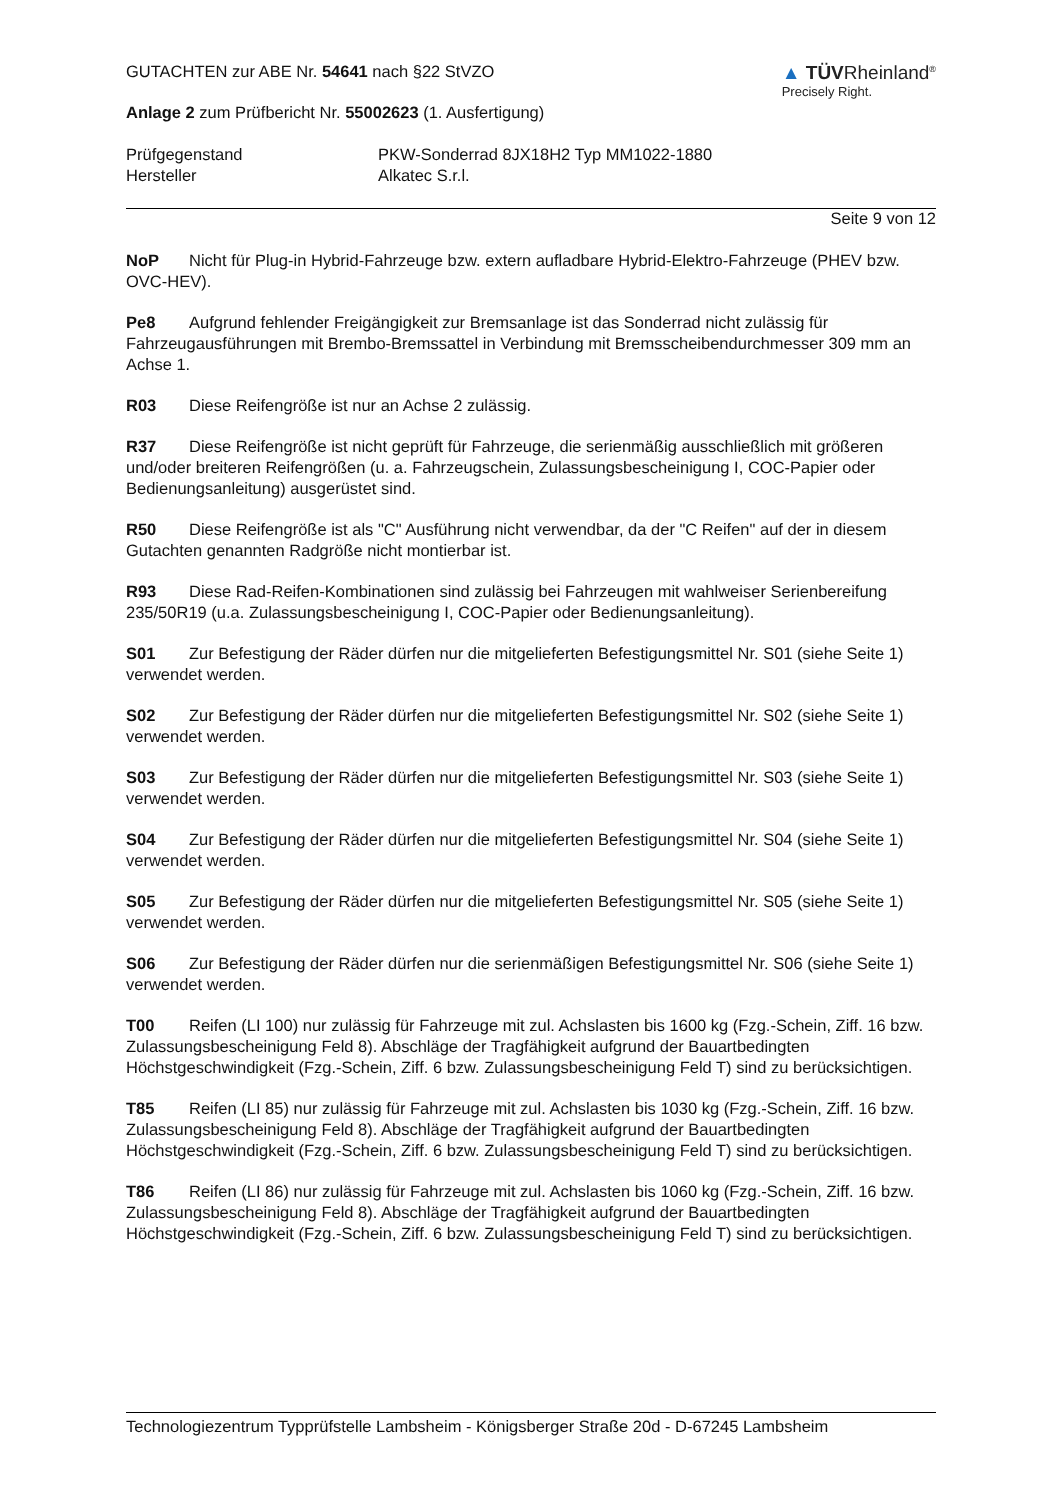▲ TÜVRheinland<sup>®</sup>
Precisely Right.
GUTACHTEN zur ABE Nr. 54641 nach §22 StVZO
Anlage 2 zum Prüfbericht Nr. 55002623 (1. Ausfertigung)
Prüfgegenstand PKW-Sonderrad 8JX18H2 Typ MM1022-1880
Hersteller Alkatec S.r.l.
Seite 9 von 12
NoP Nicht für Plug-in Hybrid-Fahrzeuge bzw. extern aufladbare Hybrid-Elektro-Fahrzeuge (PHEV bzw. OVC-HEV).
Pe8 Aufgrund fehlender Freigängigkeit zur Bremsanlage ist das Sonderrad nicht zulässig für Fahrzeugausführungen mit Brembo-Bremssattel in Verbindung mit Bremsscheibendurchmesser 309 mm an Achse 1.
R03 Diese Reifengröße ist nur an Achse 2 zulässig.
R37 Diese Reifengröße ist nicht geprüft für Fahrzeuge, die serienmäßig ausschließlich mit größeren und/oder breiteren Reifengrößen (u. a. Fahrzeugschein, Zulassungsbescheinigung I, COC-Papier oder Bedienungsanleitung) ausgerüstet sind.
R50 Diese Reifengröße ist als "C" Ausführung nicht verwendbar, da der "C Reifen" auf der in diesem Gutachten genannten Radgröße nicht montierbar ist.
R93 Diese Rad-Reifen-Kombinationen sind zulässig bei Fahrzeugen mit wahlweiser Serienbereifung 235/50R19 (u.a. Zulassungsbescheinigung I, COC-Papier oder Bedienungsanleitung).
S01 Zur Befestigung der Räder dürfen nur die mitgelieferten Befestigungsmittel Nr. S01 (siehe Seite 1) verwendet werden.
S02 Zur Befestigung der Räder dürfen nur die mitgelieferten Befestigungsmittel Nr. S02 (siehe Seite 1) verwendet werden.
S03 Zur Befestigung der Räder dürfen nur die mitgelieferten Befestigungsmittel Nr. S03 (siehe Seite 1) verwendet werden.
S04 Zur Befestigung der Räder dürfen nur die mitgelieferten Befestigungsmittel Nr. S04 (siehe Seite 1) verwendet werden.
S05 Zur Befestigung der Räder dürfen nur die mitgelieferten Befestigungsmittel Nr. S05 (siehe Seite 1) verwendet werden.
S06 Zur Befestigung der Räder dürfen nur die serienmäßigen Befestigungsmittel Nr. S06 (siehe Seite 1) verwendet werden.
T00 Reifen (LI 100) nur zulässig für Fahrzeuge mit zul. Achslasten bis 1600 kg (Fzg.-Schein, Ziff. 16 bzw. Zulassungsbescheinigung Feld 8). Abschläge der Tragfähigkeit aufgrund der Bauartbedingten Höchstgeschwindigkeit (Fzg.-Schein, Ziff. 6 bzw. Zulassungsbescheinigung Feld T) sind zu berücksichtigen.
T85 Reifen (LI 85) nur zulässig für Fahrzeuge mit zul. Achslasten bis 1030 kg (Fzg.-Schein, Ziff. 16 bzw. Zulassungsbescheinigung Feld 8). Abschläge der Tragfähigkeit aufgrund der Bauartbedingten Höchstgeschwindigkeit (Fzg.-Schein, Ziff. 6 bzw. Zulassungsbescheinigung Feld T) sind zu berücksichtigen.
T86 Reifen (LI 86) nur zulässig für Fahrzeuge mit zul. Achslasten bis 1060 kg (Fzg.-Schein, Ziff. 16 bzw. Zulassungsbescheinigung Feld 8). Abschläge der Tragfähigkeit aufgrund der Bauartbedingten Höchstgeschwindigkeit (Fzg.-Schein, Ziff. 6 bzw. Zulassungsbescheinigung Feld T) sind zu berücksichtigen.
Technologiezentrum Typprüfstelle Lambsheim - Königsberger Straße 20d - D-67245 Lambsheim